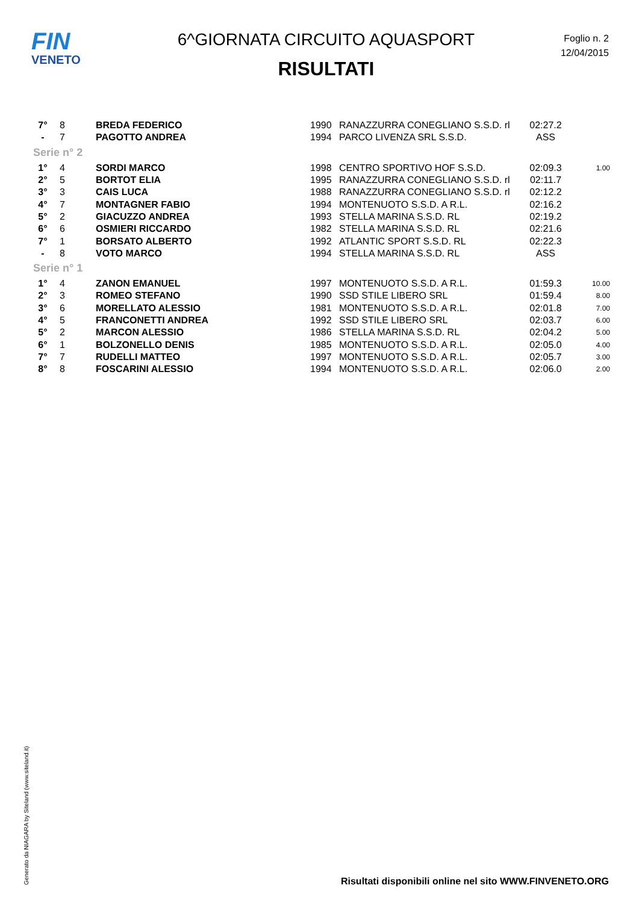FIN
VENETO
6^GIORNATA CIRCUITO AQUASPORT
RISULTATI
Foglio n. 2
12/04/2015
| 7° | 8 | BREDA FEDERICO | 1990 | RANAZZURRA CONEGLIANO S.S.D. rl | 02:27.2 | |
| - | 7 | PAGOTTO ANDREA | 1994 | PARCO LIVENZA SRL S.S.D. | ASS | |
| Serie n° 2 | | | | | | |
| 1° | 4 | SORDI MARCO | 1998 | CENTRO SPORTIVO HOF S.S.D. | 02:09.3 | 1.00 |
| 2° | 5 | BORTOT ELIA | 1995 | RANAZZURRA CONEGLIANO S.S.D. rl | 02:11.7 | |
| 3° | 3 | CAIS LUCA | 1988 | RANAZZURRA CONEGLIANO S.S.D. rl | 02:12.2 | |
| 4° | 7 | MONTAGNER FABIO | 1994 | MONTENUOTO S.S.D. A R.L. | 02:16.2 | |
| 5° | 2 | GIACUZZO ANDREA | 1993 | STELLA MARINA S.S.D. RL | 02:19.2 | |
| 6° | 6 | OSMIERI RICCARDO | 1982 | STELLA MARINA S.S.D. RL | 02:21.6 | |
| 7° | 1 | BORSATO ALBERTO | 1992 | ATLANTIC SPORT S.S.D. RL | 02:22.3 | |
| - | 8 | VOTO MARCO | 1994 | STELLA MARINA S.S.D. RL | ASS | |
| Serie n° 1 | | | | | | |
| 1° | 4 | ZANON EMANUEL | 1997 | MONTENUOTO S.S.D. A R.L. | 01:59.3 | 10.00 |
| 2° | 3 | ROMEO STEFANO | 1990 | SSD STILE LIBERO SRL | 01:59.4 | 8.00 |
| 3° | 6 | MORELLATO ALESSIO | 1981 | MONTENUOTO S.S.D. A R.L. | 02:01.8 | 7.00 |
| 4° | 5 | FRANCONETTI ANDREA | 1992 | SSD STILE LIBERO SRL | 02:03.7 | 6.00 |
| 5° | 2 | MARCON ALESSIO | 1986 | STELLA MARINA S.S.D. RL | 02:04.2 | 5.00 |
| 6° | 1 | BOLZONELLO DENIS | 1985 | MONTENUOTO S.S.D. A R.L. | 02:05.0 | 4.00 |
| 7° | 7 | RUDELLI MATTEO | 1997 | MONTENUOTO S.S.D. A R.L. | 02:05.7 | 3.00 |
| 8° | 8 | FOSCARINI ALESSIO | 1994 | MONTENUOTO S.S.D. A R.L. | 02:06.0 | 2.00 |
Generato da NIAGARA by Siteland (www.siteland.it)
Risultati disponibili online nel sito WWW.FINVENETO.ORG